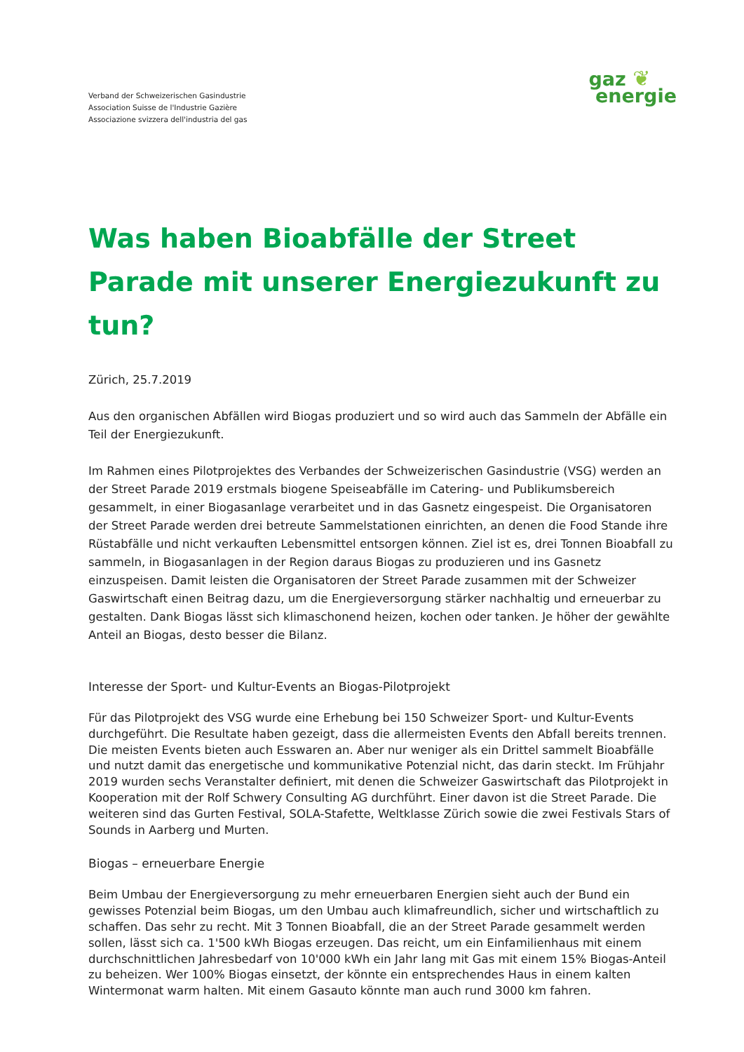Verband der Schweizerischen Gasindustrie
Association Suisse de l'Industrie Gazière
Associazione svizzera dell'industria del gas
gaz ❦
energie
Was haben Bioabfälle der Street Parade mit unserer Energiezukunft zu tun?
Zürich, 25.7.2019
Aus den organischen Abfällen wird Biogas produziert und so wird auch das Sammeln der Abfälle ein Teil der Energiezukunft.
Im Rahmen eines Pilotprojektes des Verbandes der Schweizerischen Gasindustrie (VSG) werden an der Street Parade 2019 erstmals biogene Speiseabfälle im Catering- und Publikumsbereich gesammelt, in einer Biogasanlage verarbeitet und in das Gasnetz eingespeist. Die Organisatoren der Street Parade werden drei betreute Sammelstationen einrichten, an denen die Food Stande ihre Rüstabfälle und nicht verkauften Lebensmittel entsorgen können. Ziel ist es, drei Tonnen Bioabfall zu sammeln, in Biogasanlagen in der Region daraus Biogas zu produzieren und ins Gasnetz einzuspeisen. Damit leisten die Organisatoren der Street Parade zusammen mit der Schweizer Gaswirtschaft einen Beitrag dazu, um die Energieversorgung stärker nachhaltig und erneuerbar zu gestalten. Dank Biogas lässt sich klimaschonend heizen, kochen oder tanken. Je höher der gewählte Anteil an Biogas, desto besser die Bilanz.
Interesse der Sport- und Kultur-Events an Biogas-Pilotprojekt
Für das Pilotprojekt des VSG wurde eine Erhebung bei 150 Schweizer Sport- und Kultur-Events durchgeführt. Die Resultate haben gezeigt, dass die allermeisten Events den Abfall bereits trennen. Die meisten Events bieten auch Esswaren an. Aber nur weniger als ein Drittel sammelt Bioabfälle und nutzt damit das energetische und kommunikative Potenzial nicht, das darin steckt. Im Frühjahr 2019 wurden sechs Veranstalter definiert, mit denen die Schweizer Gaswirtschaft das Pilotprojekt in Kooperation mit der Rolf Schwery Consulting AG durchführt. Einer davon ist die Street Parade. Die weiteren sind das Gurten Festival, SOLA-Stafette, Weltklasse Zürich sowie die zwei Festivals Stars of Sounds in Aarberg und Murten.
Biogas – erneuerbare Energie
Beim Umbau der Energieversorgung zu mehr erneuerbaren Energien sieht auch der Bund ein gewisses Potenzial beim Biogas, um den Umbau auch klimafreundlich, sicher und wirtschaftlich zu schaffen. Das sehr zu recht. Mit 3 Tonnen Bioabfall, die an der Street Parade gesammelt werden sollen, lässt sich ca. 1'500 kWh Biogas erzeugen. Das reicht, um ein Einfamilienhaus mit einem durchschnittlichen Jahresbedarf von 10'000 kWh ein Jahr lang mit Gas mit einem 15% Biogas-Anteil zu beheizen. Wer 100% Biogas einsetzt, der könnte ein entsprechendes Haus in einem kalten Wintermonat warm halten. Mit einem Gasauto könnte man auch rund 3000 km fahren.